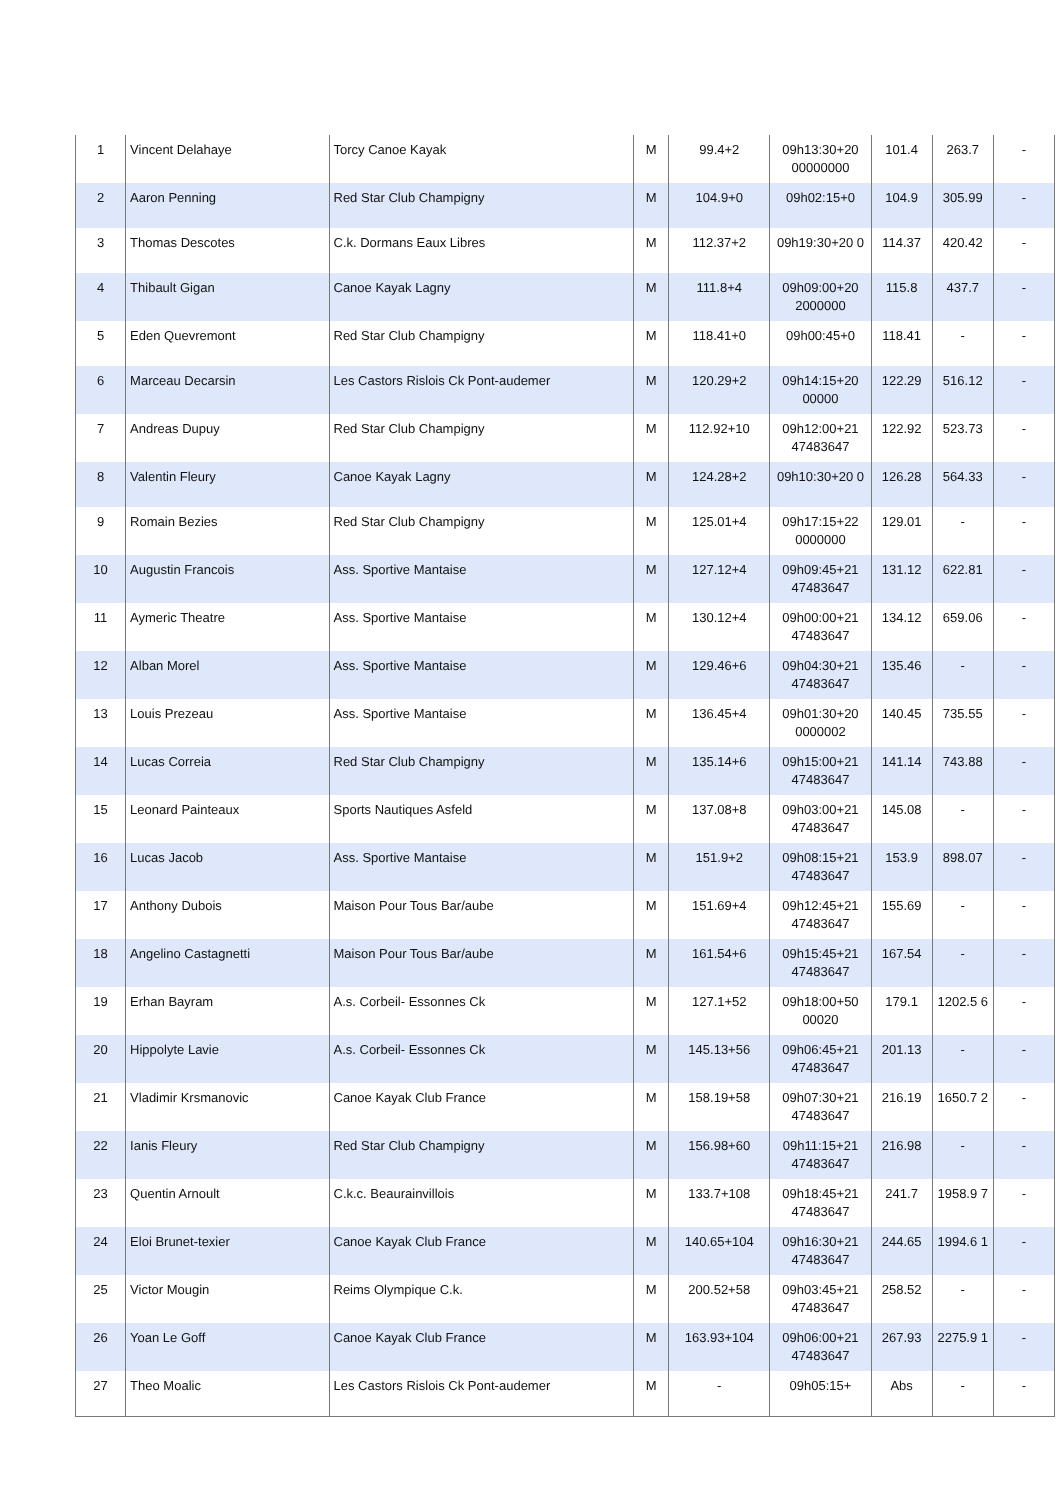| 1 | Vincent Delahaye | Torcy Canoe Kayak | M | 99.4+2 | 09h13:30+20 00000000 | 101.4 | 263.7 | - |
| 2 | Aaron Penning | Red Star Club Champigny | M | 104.9+0 | 09h02:15+0 | 104.9 | 305.99 | - |
| 3 | Thomas Descotes | C.k. Dormans Eaux Libres | M | 112.37+2 | 09h19:30+20 0 | 114.37 | 420.42 | - |
| 4 | Thibault Gigan | Canoe Kayak Lagny | M | 111.8+4 | 09h09:00+20 2000000 | 115.8 | 437.7 | - |
| 5 | Eden Quevremont | Red Star Club Champigny | M | 118.41+0 | 09h00:45+0 | 118.41 | - | - |
| 6 | Marceau Decarsin | Les Castors Rislois Ck Pont-audemer | M | 120.29+2 | 09h14:15+20 00000 | 122.29 | 516.12 | - |
| 7 | Andreas Dupuy | Red Star Club Champigny | M | 112.92+10 | 09h12:00+21 47483647 | 122.92 | 523.73 | - |
| 8 | Valentin Fleury | Canoe Kayak Lagny | M | 124.28+2 | 09h10:30+20 0 | 126.28 | 564.33 | - |
| 9 | Romain Bezies | Red Star Club Champigny | M | 125.01+4 | 09h17:15+22 0000000 | 129.01 | - | - |
| 10 | Augustin Francois | Ass. Sportive Mantaise | M | 127.12+4 | 09h09:45+21 47483647 | 131.12 | 622.81 | - |
| 11 | Aymeric Theatre | Ass. Sportive Mantaise | M | 130.12+4 | 09h00:00+21 47483647 | 134.12 | 659.06 | - |
| 12 | Alban Morel | Ass. Sportive Mantaise | M | 129.46+6 | 09h04:30+21 47483647 | 135.46 | - | - |
| 13 | Louis Prezeau | Ass. Sportive Mantaise | M | 136.45+4 | 09h01:30+20 0000002 | 140.45 | 735.55 | - |
| 14 | Lucas Correia | Red Star Club Champigny | M | 135.14+6 | 09h15:00+21 47483647 | 141.14 | 743.88 | - |
| 15 | Leonard Painteaux | Sports Nautiques Asfeld | M | 137.08+8 | 09h03:00+21 47483647 | 145.08 | - | - |
| 16 | Lucas Jacob | Ass. Sportive Mantaise | M | 151.9+2 | 09h08:15+21 47483647 | 153.9 | 898.07 | - |
| 17 | Anthony Dubois | Maison Pour Tous Bar/aube | M | 151.69+4 | 09h12:45+21 47483647 | 155.69 | - | - |
| 18 | Angelino Castagnetti | Maison Pour Tous Bar/aube | M | 161.54+6 | 09h15:45+21 47483647 | 167.54 | - | - |
| 19 | Erhan Bayram | A.s. Corbeil- Essonnes Ck | M | 127.1+52 | 09h18:00+50 00020 | 179.1 | 1202.5 6 | - |
| 20 | Hippolyte Lavie | A.s. Corbeil- Essonnes Ck | M | 145.13+56 | 09h06:45+21 47483647 | 201.13 | - | - |
| 21 | Vladimir Krsmanovic | Canoe Kayak Club France | M | 158.19+58 | 09h07:30+21 47483647 | 216.19 | 1650.7 2 | - |
| 22 | Ianis Fleury | Red Star Club Champigny | M | 156.98+60 | 09h11:15+21 47483647 | 216.98 | - | - |
| 23 | Quentin Arnoult | C.k.c. Beaurainvillois | M | 133.7+108 | 09h18:45+21 47483647 | 241.7 | 1958.9 7 | - |
| 24 | Eloi Brunet-texier | Canoe Kayak Club France | M | 140.65+104 | 09h16:30+21 47483647 | 244.65 | 1994.6 1 | - |
| 25 | Victor Mougin | Reims Olympique C.k. | M | 200.52+58 | 09h03:45+21 47483647 | 258.52 | - | - |
| 26 | Yoan Le Goff | Canoe Kayak Club France | M | 163.93+104 | 09h06:00+21 47483647 | 267.93 | 2275.9 1 | - |
| 27 | Theo Moalic | Les Castors Rislois Ck Pont-audemer | M | - | 09h05:15+ | Abs | - | - |